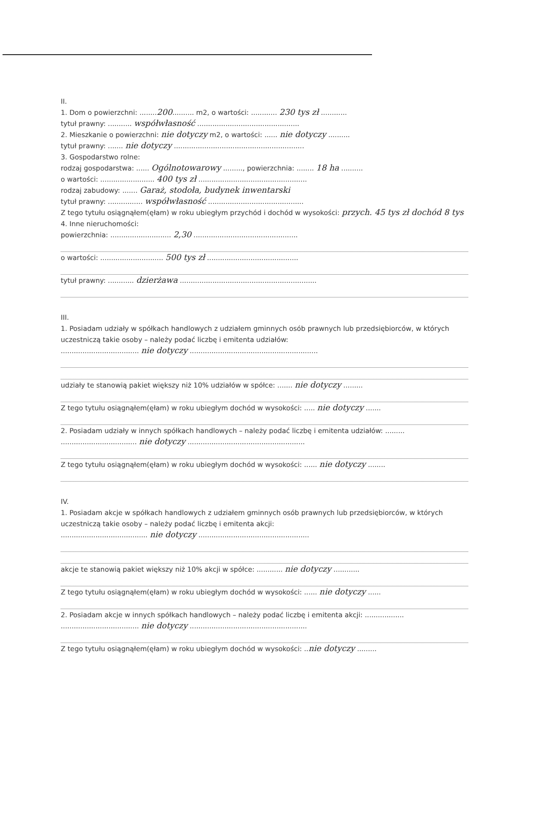II.
1. Dom o powierzchni: ........200.......... m2, o wartości: ............ 230 tys zł ............
tytuł prawny: ........... współwłasność ...............................................
2. Mieszkanie o powierzchni: nie dotyczy m2, o wartości: ...... nie dotyczy ..........
tytuł prawny: ....... nie dotyczy ............................................................
3. Gospodarstwo rolne:
rodzaj gospodarstwa: ...... Ogólnotowarowy ........., powierzchnia: ........ 18 ha ..........
o wartości: ......................... 400 tys zł ..................................................
rodzaj zabudowy: ....... Garaż, stodoła, budynek inwentarski
tytuł prawny: ................ współwłasność ............................................
Z tego tytułu osiągnąłem(ęłam) w roku ubiegłym przychód i dochód w wysokości: przych. 45 tys zł dochód 8 tys
4. Inne nieruchomości:
powierzchnia: ............................ 2,30 ................................................
o wartości: ............................. 500 tys zł ..........................................
tytuł prawny: ............ dzierżawa ...............................................................
III.
1. Posiadam udziały w spółkach handlowych z udziałem gminnych osób prawnych lub przedsiębiorców, w których uczestniczą takie osoby – należy podać liczbę i emitenta udziałów:
.................................... nie dotyczy ...........................................................
udziały te stanowią pakiet większy niż 10% udziałów w spółce: ....... nie dotyczy .........
Z tego tytułu osiągnąłem(ęłam) w roku ubiegłym dochód w wysokości: ..... nie dotyczy .......
2. Posiadam udziały w innych spółkach handlowych – należy podać liczbę i emitenta udziałów: .........
................................... nie dotyczy ......................................................
Z tego tytułu osiągnąłem(ęłam) w roku ubiegłym dochód w wysokości: ...... nie dotyczy ........
IV.
1. Posiadam akcje w spółkach handlowych z udziałem gminnych osób prawnych lub przedsiębiorców, w których uczestniczą takie osoby – należy podać liczbę i emitenta akcji:
........................................ nie dotyczy ...................................................
akcje te stanowią pakiet większy niż 10% akcji w spółce: ............ nie dotyczy ............
Z tego tytułu osiągnąłem(ęłam) w roku ubiegłym dochód w wysokości: ...... nie dotyczy ......
2. Posiadam akcje w innych spółkach handlowych – należy podać liczbę i emitenta akcji: ..................
.................................... nie dotyczy ......................................................
Z tego tytułu osiągnąłem(ęłam) w roku ubiegłym dochód w wysokości: ..nie dotyczy .........